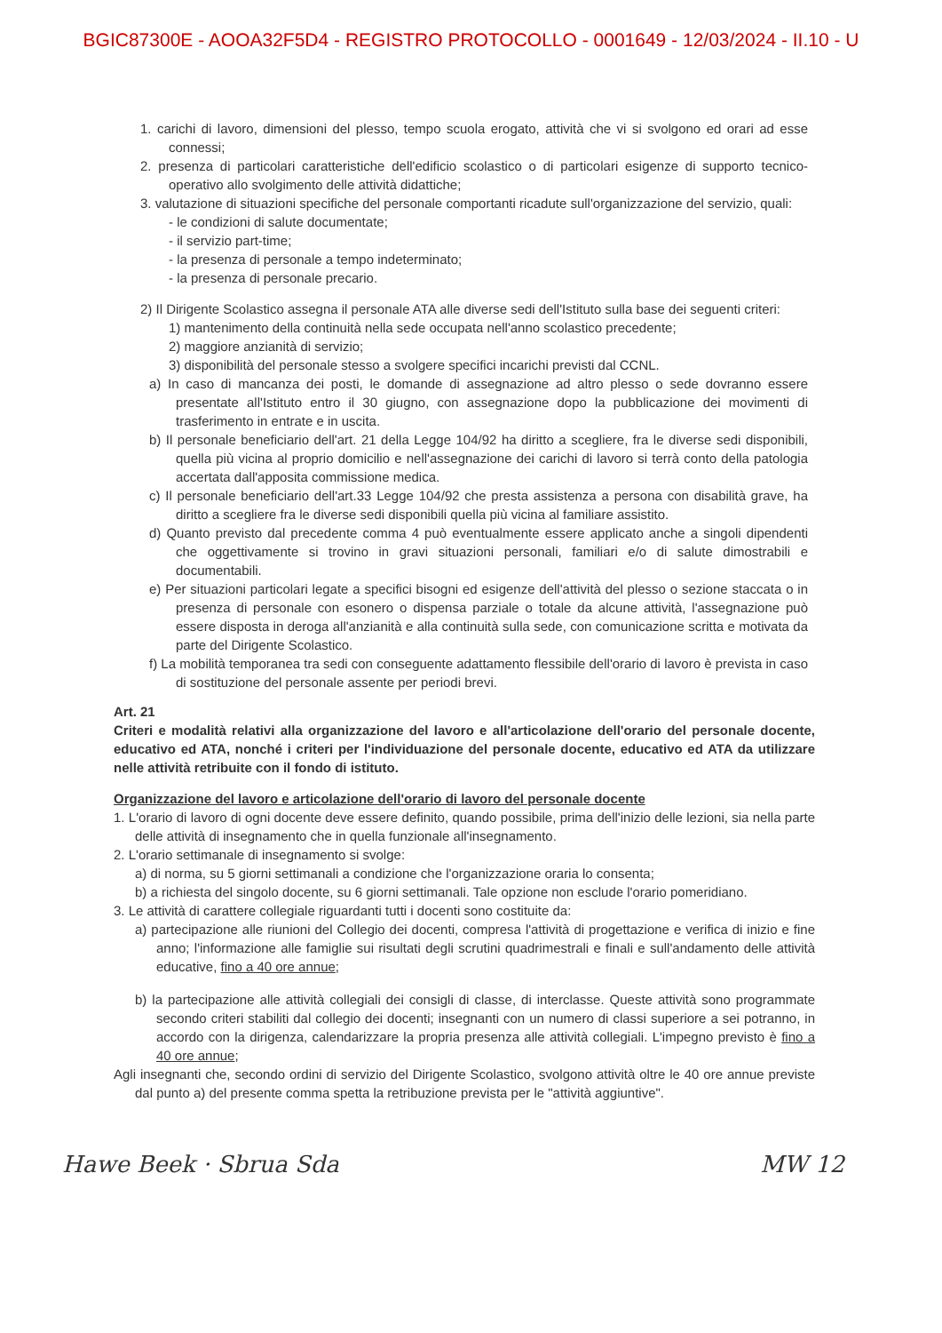BGIC87300E - AOOA32F5D4 - REGISTRO PROTOCOLLO - 0001649 - 12/03/2024 - II.10 - U
1. carichi di lavoro, dimensioni del plesso, tempo scuola erogato, attività che vi si svolgono ed orari ad esse connessi;
2. presenza di particolari caratteristiche dell'edificio scolastico o di particolari esigenze di supporto tecnico-operativo allo svolgimento delle attività didattiche;
3. valutazione di situazioni specifiche del personale comportanti ricadute sull'organizzazione del servizio, quali:
- le condizioni di salute documentate;
- il servizio part-time;
- la presenza di personale a tempo indeterminato;
- la presenza di personale precario.
2) Il Dirigente Scolastico assegna il personale ATA alle diverse sedi dell'Istituto sulla base dei seguenti criteri:
1) mantenimento della continuità nella sede occupata nell'anno scolastico precedente;
2) maggiore anzianità di servizio;
3) disponibilità del personale stesso a svolgere specifici incarichi previsti dal CCNL.
a) In caso di mancanza dei posti, le domande di assegnazione ad altro plesso o sede dovranno essere presentate all'Istituto entro il 30 giugno, con assegnazione dopo la pubblicazione dei movimenti di trasferimento in entrate e in uscita.
b) Il personale beneficiario dell'art. 21 della Legge 104/92 ha diritto a scegliere, fra le diverse sedi disponibili, quella più vicina al proprio domicilio e nell'assegnazione dei carichi di lavoro si terrà conto della patologia accertata dall'apposita commissione medica.
c) Il personale beneficiario dell'art.33 Legge 104/92 che presta assistenza a persona con disabilità grave, ha diritto a scegliere fra le diverse sedi disponibili quella più vicina al familiare assistito.
d) Quanto previsto dal precedente comma 4 può eventualmente essere applicato anche a singoli dipendenti che oggettivamente si trovino in gravi situazioni personali, familiari e/o di salute dimostrabili e documentabili.
e) Per situazioni particolari legate a specifici bisogni ed esigenze dell'attività del plesso o sezione staccata o in presenza di personale con esonero o dispensa parziale o totale da alcune attività, l'assegnazione può essere disposta in deroga all'anzianità e alla continuità sulla sede, con comunicazione scritta e motivata da parte del Dirigente Scolastico.
f) La mobilità temporanea tra sedi con conseguente adattamento flessibile dell'orario di lavoro è prevista in caso di sostituzione del personale assente per periodi brevi.
Art. 21
Criteri e modalità relativi alla organizzazione del lavoro e all'articolazione dell'orario del personale docente, educativo ed ATA, nonché i criteri per l'individuazione del personale docente, educativo ed ATA da utilizzare nelle attività retribuite con il fondo di istituto.
Organizzazione del lavoro e articolazione dell'orario di lavoro del personale docente
1. L'orario di lavoro di ogni docente deve essere definito, quando possibile, prima dell'inizio delle lezioni, sia nella parte delle attività di insegnamento che in quella funzionale all'insegnamento.
2. L'orario settimanale di insegnamento si svolge:
a) di norma, su 5 giorni settimanali a condizione che l'organizzazione oraria lo consenta;
b) a richiesta del singolo docente, su 6 giorni settimanali. Tale opzione non esclude l'orario pomeridiano.
3. Le attività di carattere collegiale riguardanti tutti i docenti sono costituite da:
a) partecipazione alle riunioni del Collegio dei docenti, compresa l'attività di progettazione e verifica di inizio e fine anno; l'informazione alle famiglie sui risultati degli scrutini quadrimestrali e finali e sull'andamento delle attività educative, fino a 40 ore annue;
b) la partecipazione alle attività collegiali dei consigli di classe, di interclasse. Queste attività sono programmate secondo criteri stabiliti dal collegio dei docenti; insegnanti con un numero di classi superiore a sei potranno, in accordo con la dirigenza, calendarizzare la propria presenza alle attività collegiali. L'impegno previsto è fino a 40 ore annue;
Agli insegnanti che, secondo ordini di servizio del Dirigente Scolastico, svolgono attività oltre le 40 ore annue previste dal punto a) del presente comma spetta la retribuzione prevista per le "attività aggiuntive".
Hawe Beek · Sbrua Sda MW 12